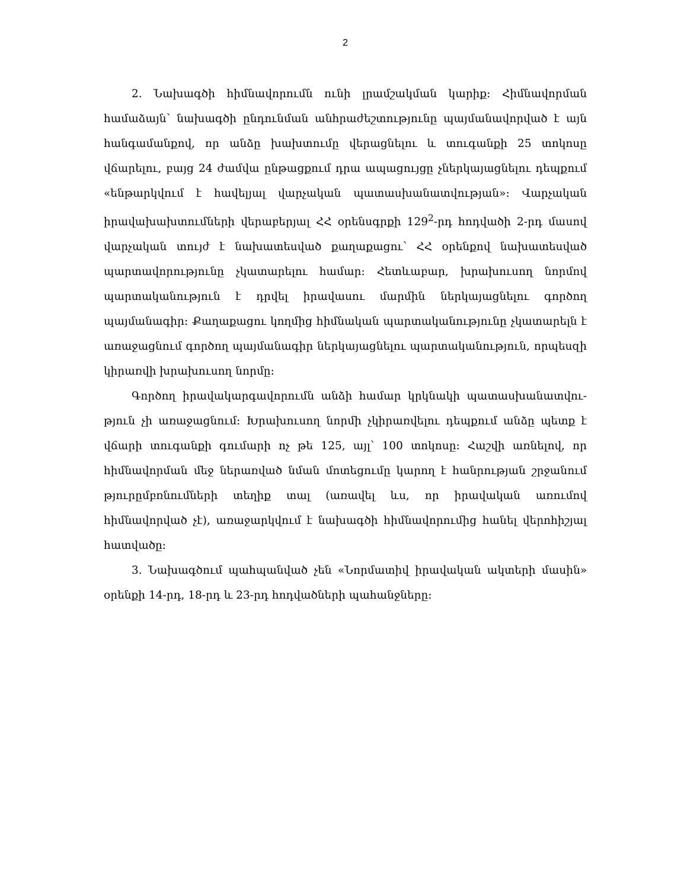2
2. Նախագծի հիմնավորումն ունի լրամշակման կարիք: Հիմնավորման համաձայն՝ նախագծի ընդունման անհրաժեշտությունը պայմանավորված է այն հանգամանքով, որ անձը խախտումը վերացնելու և տուգանքի 25 տոկոսը վճարելու, բայց 24 ժամվա ընթացքում դրա ապացույցը չներկայացնելու դեպքում «ենթարկ­վում է հավելյալ վարչական պատասխանատվության»: Վարչական իրավախախ­տումների վերաբերյալ ՀՀ օրենսգրքի 129<sup>2</sup>-րդ հոդվածի 2-րդ մասով վարչական տույժ է նախատեսված քաղաքացու՝ ՀՀ օրենքով նախատեսված պարտավորու­թյունը չկատարելու համար: Հետևաբար, խրախուսող նորմով պարտականություն է դրվել իրավասու մարմին ներկայացնելու գործող պայմանագիր: Քաղաքացու կողմից հիմնական պարտականությունը չկատարելն է առաջացնում գործող պայ­մանագիր ներկայացնելու պարտականություն, որպեսզի կիրառվի խրախուսող նորմը:
Գործող իրավակարգավորումն անձի համար կրկնակի պատասխանատվու­թյուն չի առաջացնում: Խրախուսող նորմի չկիրառվելու դեպքում անձը պետք է վճարի տուգանքի գումարի ոչ թե 125, այլ՝ 100 տոկոսը: Հաշվի առնելով, որ հիմնավորման մեջ ներառված նման մոտեցումը կարող է հանրության շրջանում թյուրըմբռնումների տեղիք տալ (առավել ևս, որ իրավական առումով հիմնավորված չէ), առաջարկվում է նախագծի հիմնավորումից հանել վերոհիշյալ հատվածը:
3. Նախագծում պահպանված չեն «Նորմատիվ իրավական ակտերի մասին» օրենքի 14-րդ, 18-րդ և 23-րդ հոդվածների պահանջները: